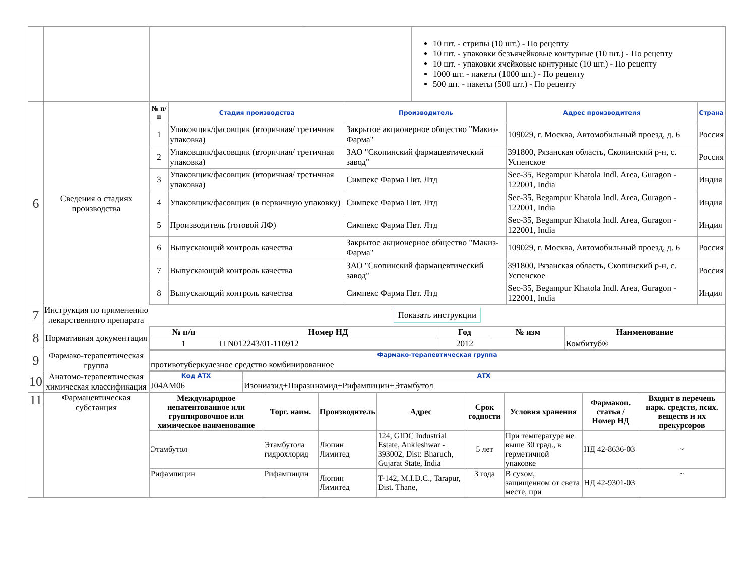| | | / / / 10 шт. - стрипы (10 шт.) - По рецепту 10 шт. - упаковки безъячейковые контурные (10 шт.) - По рецепту 10 шт. - упаковки ячейковые контурные (10 шт.) - По рецепту 1000 шт. - пакеты (1000 шт.) - По рецепту 500 шт. - пакеты (500 шт.) - По рецепту / |
| 6 | Сведения о стадиях производства | / № п/п / Стадия производства / Производитель / Адрес производителя / Страна / / --- / --- / --- / --- / --- / / 1 / Упаковщик/фасовщик (вторичная/ третичная упаковка) / Закрытое акционерное общество "Макиз-Фарма" / 109029, г. Москва, Автомобильный проезд, д. 6 / Россия / / 2 / Упаковщик/фасовщик (вторичная/ третичная упаковка) / ЗАО "Скопинский фармацевтический завод" / 391800, Рязанская область, Скопинский р-н, с. Успенское / Россия / / 3 / Упаковщик/фасовщик (вторичная/ третичная упаковка) / Симпекс Фарма Пвт. Лтд / Sec-35, Begampur Khatola Indl. Area, Guragon - 122001, India / Индия / / 4 / Упаковщик/фасовщик (в первичную упаковку) / Симпекс Фарма Пвт. Лтд / Sec-35, Begampur Khatola Indl. Area, Guragon - 122001, India / Индия / / 5 / Производитель (готовой ЛФ) / Симпекс Фарма Пвт. Лтд / Sec-35, Begampur Khatola Indl. Area, Guragon - 122001, India / Индия / / 6 / Выпускающий контроль качества / Закрытое акционерное общество "Макиз-Фарма" / 109029, г. Москва, Автомобильный проезд, д. 6 / Россия / / 7 / Выпускающий контроль качества / ЗАО "Скопинский фармацевтический завод" / 391800, Рязанская область, Скопинский р-н, с. Успенское / Россия / / 8 / Выпускающий контроль качества / Симпекс Фарма Пвт. Лтд / Sec-35, Begampur Khatola Indl. Area, Guragon - 122001, India / Индия / |
| 7 | Инструкция по применению лекарственного препарата | Показать инструкции |
| 8 | Нормативная документация | / № п/п / Номер НД / Год / № изм / Наименование / / --- / --- / --- / --- / --- / / 1 / П N012243/01-110912 / 2012 / / Комбитуб® / |
| 9 | Фармако-терапевтическая группа | / Фармако-терапевтическая группа / / --- / / противотуберкулезное средство комбинированное / |
| 10 | Анатомо-терапевтическая химическая классификация | / Код АТХ / АТХ / / --- / --- / / J04AM06 / Изониазид+Пиразинамид+Рифампицин+Этамбутол / |
| 11 | Фармацевтическая субстанция | / Международное непатентованное или группировочное или химическое наименование / Торг. наим. / Производитель / Адрес / Срок годности / Условия хранения / Фармакоп. статья / Номер НД / Входит в перечень нарк. средств, псих. веществ и их прекурсоров / / --- / --- / --- / --- / --- / --- / --- / --- / / Этамбутол / Этамбутола гидрохлорид / Люпин Лимитед / 124, GIDC Industrial Estate, Ankleshwar - 393002, Dist: Bharuch, Gujarat State, India / 5 лет / При температуре не выше 30 град., в герметичной упаковке / НД 42-8636-03 / ~ / / Рифампицин / Рифампицин / Люпин Лимитед / T-142, M.I.D.C., Tarapur, Dist. Thane, / 3 года / В сухом, защищенном от света месте, при / НД 42-9301-03 / ~ / |